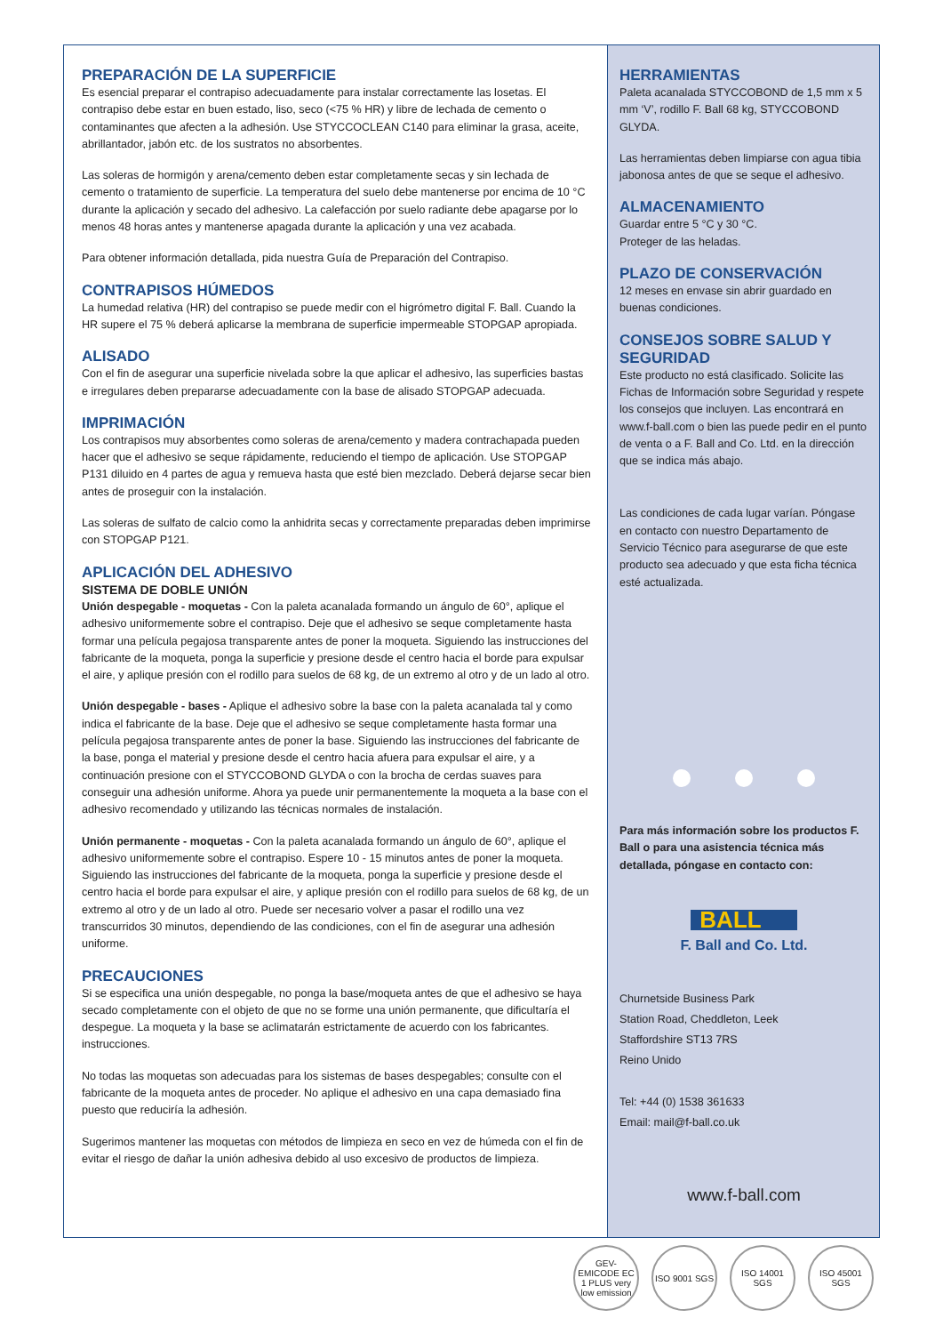PREPARACIÓN DE LA SUPERFICIE
Es esencial preparar el contrapiso adecuadamente para instalar correctamente las losetas. El contrapiso debe estar en buen estado, liso, seco (<75 % HR) y libre de lechada de cemento o contaminantes que afecten a la adhesión. Use STYCCOCLEAN C140 para eliminar la grasa, aceite, abrillantador, jabón etc. de los sustratos no absorbentes.
Las soleras de hormigón y arena/cemento deben estar completamente secas y sin lechada de cemento o tratamiento de superficie. La temperatura del suelo debe mantenerse por encima de 10 °C durante la aplicación y secado del adhesivo. La calefacción por suelo radiante debe apagarse por lo menos 48 horas antes y mantenerse apagada durante la aplicación y una vez acabada.
Para obtener información detallada, pida nuestra Guía de Preparación del Contrapiso.
CONTRAPISOS HÚMEDOS
La humedad relativa (HR) del contrapiso se puede medir con el higrómetro digital F. Ball. Cuando la HR supere el 75 % deberá aplicarse la membrana de superficie impermeable STOPGAP apropiada.
ALISADO
Con el fin de asegurar una superficie nivelada sobre la que aplicar el adhesivo, las superficies bastas e irregulares deben prepararse adecuadamente con la base de alisado STOPGAP adecuada.
IMPRIMACIÓN
Los contrapisos muy absorbentes como soleras de arena/cemento y madera contrachapada pueden hacer que el adhesivo se seque rápidamente, reduciendo el tiempo de aplicación. Use STOPGAP P131 diluido en 4 partes de agua y remueva hasta que esté bien mezclado. Deberá dejarse secar bien antes de proseguir con la instalación.
Las soleras de sulfato de calcio como la anhidrita secas y correctamente preparadas deben imprimirse con STOPGAP P121.
APLICACIÓN DEL ADHESIVO
SISTEMA DE DOBLE UNIÓN
Unión despegable - moquetas - Con la paleta acanalada formando un ángulo de 60°, aplique el adhesivo uniformemente sobre el contrapiso. Deje que el adhesivo se seque completamente hasta formar una película pegajosa transparente antes de poner la moqueta. Siguiendo las instrucciones del fabricante de la moqueta, ponga la superficie y presione desde el centro hacia el borde para expulsar el aire, y aplique presión con el rodillo para suelos de 68 kg, de un extremo al otro y de un lado al otro.
Unión despegable - bases - Aplique el adhesivo sobre la base con la paleta acanalada tal y como indica el fabricante de la base. Deje que el adhesivo se seque completamente hasta formar una película pegajosa transparente antes de poner la base. Siguiendo las instrucciones del fabricante de la base, ponga el material y presione desde el centro hacia afuera para expulsar el aire, y a continuación presione con el STYCCOBOND GLYDA o con la brocha de cerdas suaves para conseguir una adhesión uniforme. Ahora ya puede unir permanentemente la moqueta a la base con el adhesivo recomendado y utilizando las técnicas normales de instalación.
Unión permanente - moquetas - Con la paleta acanalada formando un ángulo de 60°, aplique el adhesivo uniformemente sobre el contrapiso. Espere 10 - 15 minutos antes de poner la moqueta. Siguiendo las instrucciones del fabricante de la moqueta, ponga la superficie y presione desde el centro hacia el borde para expulsar el aire, y aplique presión con el rodillo para suelos de 68 kg, de un extremo al otro y de un lado al otro. Puede ser necesario volver a pasar el rodillo una vez transcurridos 30 minutos, dependiendo de las condiciones, con el fin de asegurar una adhesión uniforme.
PRECAUCIONES
Si se especifica una unión despegable, no ponga la base/moqueta antes de que el adhesivo se haya secado completamente con el objeto de que no se forme una unión permanente, que dificultaría el despegue. La moqueta y la base se aclimatarán estrictamente de acuerdo con los fabricantes. instrucciones.
No todas las moquetas son adecuadas para los sistemas de bases despegables; consulte con el fabricante de la moqueta antes de proceder. No aplique el adhesivo en una capa demasiado fina puesto que reduciría la adhesión.
Sugerimos mantener las moquetas con métodos de limpieza en seco en vez de húmeda con el fin de evitar el riesgo de dañar la unión adhesiva debido al uso excesivo de productos de limpieza.
HERRAMIENTAS
Paleta acanalada STYCCOBOND de 1,5 mm x 5 mm ‘V’, rodillo F. Ball 68 kg, STYCCOBOND GLYDA.
Las herramientas deben limpiarse con agua tibia jabonosa antes de que se seque el adhesivo.
ALMACENAMIENTO
Guardar entre 5 °C y 30 °C.
Proteger de las heladas.
PLAZO DE CONSERVACIÓN
12 meses en envase sin abrir guardado en buenas condiciones.
CONSEJOS SOBRE SALUD Y SEGURIDAD
Este producto no está clasificado. Solicite las Fichas de Información sobre Seguridad y respete los consejos que incluyen. Las encontrará en www.f-ball.com o bien las puede pedir en el punto de venta o a F. Ball and Co. Ltd. en la dirección que se indica más abajo.
Las condiciones de cada lugar varían. Póngase en contacto con nuestro Departamento de Servicio Técnico para asegurarse de que este producto sea adecuado y que esta ficha técnica esté actualizada.
Para más información sobre los productos F. Ball o para una asistencia técnica más detallada, póngase en contacto con:
BALL
F. Ball and Co. Ltd.
Churnetside Business Park
Station Road, Cheddleton, Leek
Staffordshire ST13 7RS
Reino Unido
Tel: +44 (0) 1538 361633
Email: mail@f-ball.co.uk
www.f-ball.com
GEV-EMICODE EC 1 PLUS very low emission ISO 9001 SGS ISO 14001 SGS ISO 45001 SGS